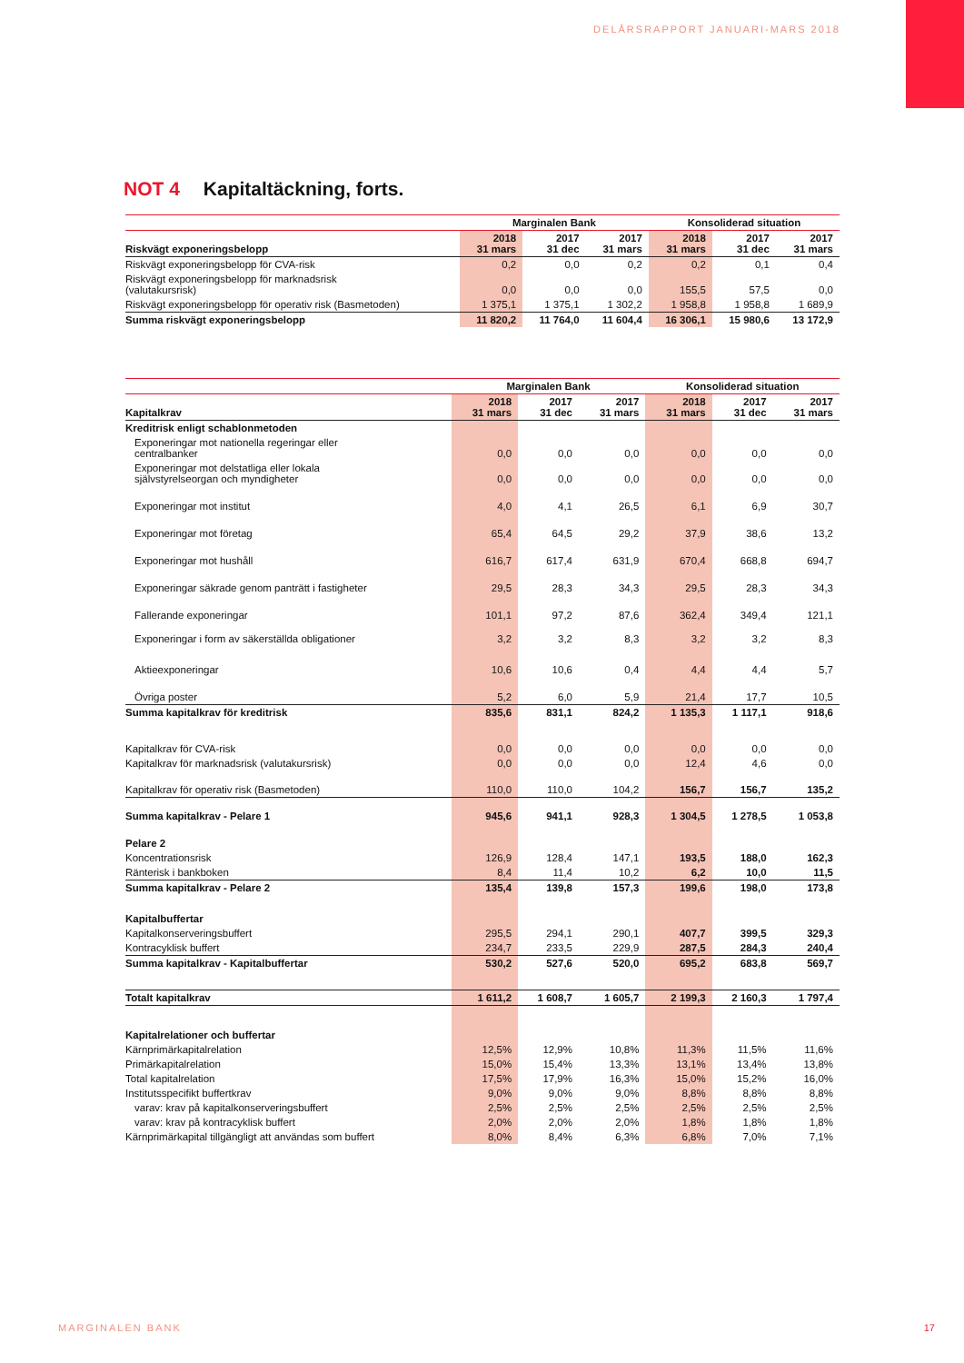DELÅRSRAPPORT JANUARI-MARS 2018
NOT 4 Kapitaltäckning, forts.
| | Marginalen Bank | | | Konsoliderad situation | | |
| --- | --- | --- | --- | --- | --- | --- |
| Riskvägt exponeringsbelopp | 2018 31 mars | 2017 31 dec | 2017 31 mars | 2018 31 mars | 2017 31 dec | 2017 31 mars |
| Riskvägt exponeringsbelopp för CVA-risk | 0,2 | 0,0 | 0,2 | 0,2 | 0,1 | 0,4 |
| Riskvägt exponeringsbelopp för marknadsrisk (valutakursrisk) | 0,0 | 0,0 | 0,0 | 155,5 | 57,5 | 0,0 |
| Riskvägt exponeringsbelopp för operativ risk (Basmetoden) | 1 375,1 | 1 375,1 | 1 302,2 | 1 958,8 | 1 958,8 | 1 689,9 |
| Summa riskvägt exponeringsbelopp | 11 820,2 | 11 764,0 | 11 604,4 | 16 306,1 | 15 980,6 | 13 172,9 |
| | Marginalen Bank | | | Konsoliderad situation | | |
| --- | --- | --- | --- | --- | --- | --- |
| Kapitalkrav | 2018 31 mars | 2017 31 dec | 2017 31 mars | 2018 31 mars | 2017 31 dec | 2017 31 mars |
| Kreditrisk enligt schablonmetoden | | | | | | |
| Exponeringar mot nationella regeringar eller centralbanker | 0,0 | 0,0 | 0,0 | 0,0 | 0,0 | 0,0 |
| Exponeringar mot delstatliga eller lokala självstyrelseorgan och myndigheter | 0,0 | 0,0 | 0,0 | 0,0 | 0,0 | 0,0 |
| Exponeringar mot institut | 4,0 | 4,1 | 26,5 | 6,1 | 6,9 | 30,7 |
| Exponeringar mot företag | 65,4 | 64,5 | 29,2 | 37,9 | 38,6 | 13,2 |
| Exponeringar mot hushåll | 616,7 | 617,4 | 631,9 | 670,4 | 668,8 | 694,7 |
| Exponeringar säkrade genom panträtt i fastigheter | 29,5 | 28,3 | 34,3 | 29,5 | 28,3 | 34,3 |
| Fallerande exponeringar | 101,1 | 97,2 | 87,6 | 362,4 | 349,4 | 121,1 |
| Exponeringar i form av säkerställda obligationer | 3,2 | 3,2 | 8,3 | 3,2 | 3,2 | 8,3 |
| Aktieexponeringar | 10,6 | 10,6 | 0,4 | 4,4 | 4,4 | 5,7 |
| Övriga poster | 5,2 | 6,0 | 5,9 | 21,4 | 17,7 | 10,5 |
| Summa kapitalkrav för kreditrisk | 835,6 | 831,1 | 824,2 | 1 135,3 | 1 117,1 | 918,6 |
| Kapitalkrav för CVA-risk | 0,0 | 0,0 | 0,0 | 0,0 | 0,0 | 0,0 |
| Kapitalkrav för marknadsrisk (valutakursrisk) | 0,0 | 0,0 | 0,0 | 12,4 | 4,6 | 0,0 |
| Kapitalkrav för operativ risk (Basmetoden) | 110,0 | 110,0 | 104,2 | 156,7 | 156,7 | 135,2 |
| Summa kapitalkrav - Pelare 1 | 945,6 | 941,1 | 928,3 | 1 304,5 | 1 278,5 | 1 053,8 |
| Pelare 2 | | | | | | |
| Koncentrationsrisk | 126,9 | 128,4 | 147,1 | 193,5 | 188,0 | 162,3 |
| Ränterisk i bankboken | 8,4 | 11,4 | 10,2 | 6,2 | 10,0 | 11,5 |
| Summa kapitalkrav - Pelare 2 | 135,4 | 139,8 | 157,3 | 199,6 | 198,0 | 173,8 |
| Kapitalbuffertar | | | | | | |
| Kapitalkonserveringsbuffert | 295,5 | 294,1 | 290,1 | 407,7 | 399,5 | 329,3 |
| Kontracyklisk buffert | 234,7 | 233,5 | 229,9 | 287,5 | 284,3 | 240,4 |
| Summa kapitalkrav - Kapitalbuffertar | 530,2 | 527,6 | 520,0 | 695,2 | 683,8 | 569,7 |
| Totalt kapitalkrav | 1 611,2 | 1 608,7 | 1 605,7 | 2 199,3 | 2 160,3 | 1 797,4 |
| Kapitalrelationer och buffertar | | | | | | |
| Kärnprimärkapitalrelation | 12,5% | 12,9% | 10,8% | 11,3% | 11,5% | 11,6% |
| Primärkapitalrelation | 15,0% | 15,4% | 13,3% | 13,1% | 13,4% | 13,8% |
| Total kapitalrelation | 17,5% | 17,9% | 16,3% | 15,0% | 15,2% | 16,0% |
| Institutsspecifikt buffertkrav | 9,0% | 9,0% | 9,0% | 8,8% | 8,8% | 8,8% |
| varav: krav på kapitalkonserveringsbuffert | 2,5% | 2,5% | 2,5% | 2,5% | 2,5% | 2,5% |
| varav: krav på kontracyklisk buffert | 2,0% | 2,0% | 2,0% | 1,8% | 1,8% | 1,8% |
| Kärnprimärkapital tillgängligt att användas som buffert | 8,0% | 8,4% | 6,3% | 6,8% | 7,0% | 7,1% |
MARGINALEN BANK 17